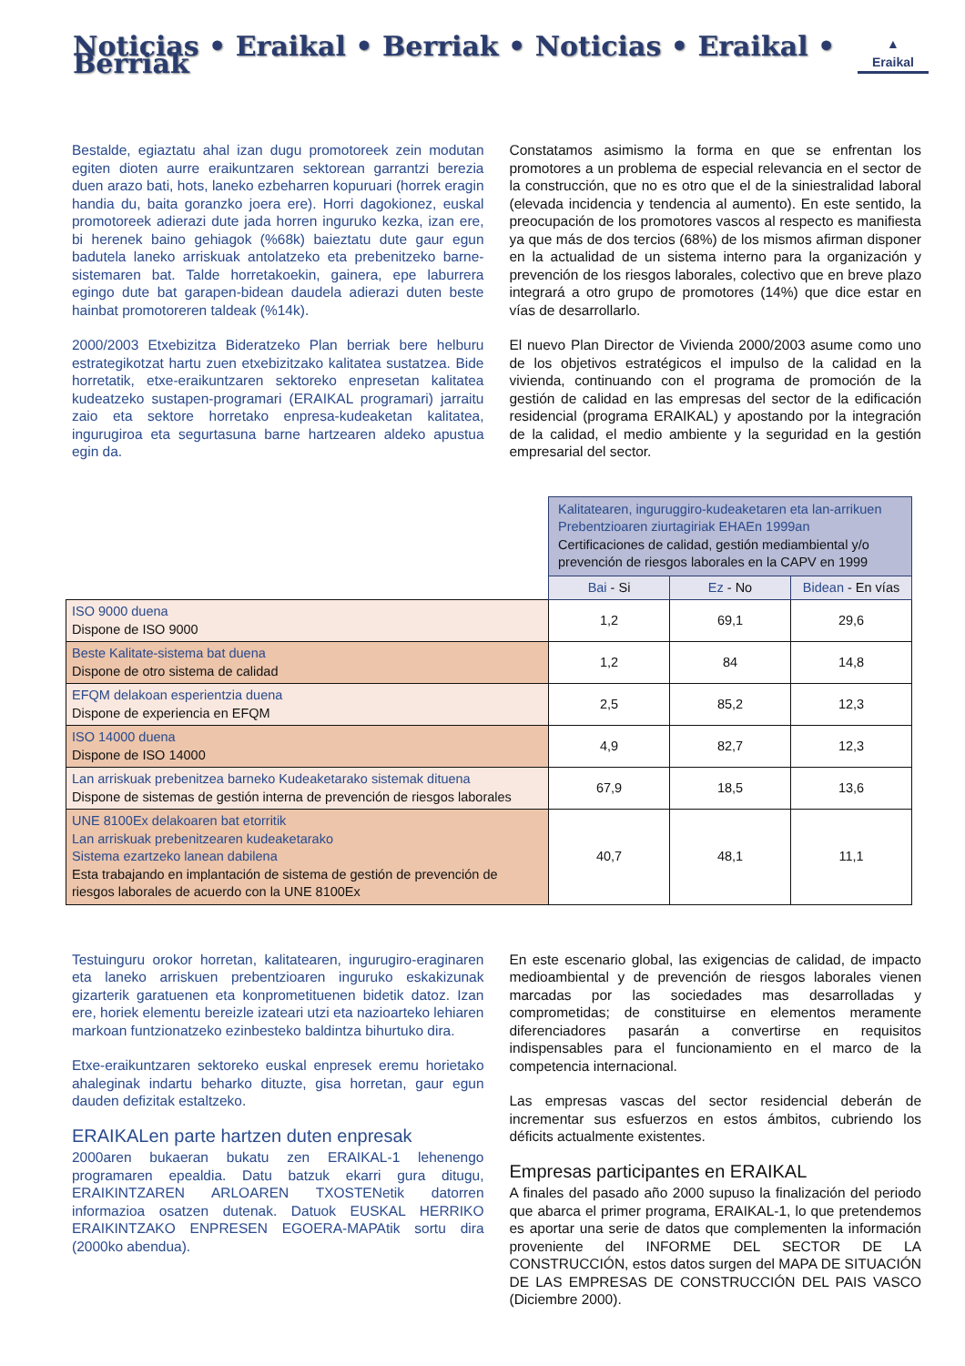Noticias • Eraikal • Berriak • Noticias • Eraikal • Berriak
▲
Eraikal
Bestalde, egiaztatu ahal izan dugu promotoreek zein modutan egiten dioten aurre eraikuntzaren sektorean garrantzi berezia duen arazo bati, hots, laneko ezbeharren kopuruari (horrek eragin handia du, baita goranzko joera ere). Horri dagokionez, euskal promotoreek adierazi dute jada horren inguruko kezka, izan ere, bi herenek baino gehiagok (%68k) baieztatu dute gaur egun badutela laneko arriskuak antolatzeko eta prebenitzeko barne-sistemaren bat. Talde horretakoekin, gainera, epe laburrera egingo dute bat garapen-bidean daudela adierazi duten beste hainbat promotoreren taldeak (%14k).
2000/2003 Etxebizitza Bideratzeko Plan berriak bere helburu estrategikotzat hartu zuen etxebizitzako kalitatea sustatzea. Bide horretatik, etxe-eraikuntzaren sektoreko enpresetan kalitatea kudeatzeko sustapen-programari (ERAIKAL programari) jarraitu zaio eta sektore horretako enpresa-kudeaketan kalitatea, ingurugiroa eta segurtasuna barne hartzearen aldeko apustua egin da.
Constatamos asimismo la forma en que se enfrentan los promotores a un problema de especial relevancia en el sector de la construcción, que no es otro que el de la siniestralidad laboral (elevada incidencia y tendencia al aumento). En este sentido, la preocupación de los promotores vascos al respecto es manifiesta ya que más de dos tercios (68%) de los mismos afirman disponer en la actualidad de un sistema interno para la organización y prevención de los riesgos laborales, colectivo que en breve plazo integrará a otro grupo de promotores (14%) que dice estar en vías de desarrollarlo.
El nuevo Plan Director de Vivienda 2000/2003 asume como uno de los objetivos estratégicos el impulso de la calidad en la vivienda, continuando con el programa de promoción de la gestión de calidad en las empresas del sector de la edificación residencial (programa ERAIKAL) y apostando por la integración de la calidad, el medio ambiente y la seguridad en la gestión empresarial del sector.
| | Kalitatearen, inguruggiro-kudeaketaren eta lan-arrikuen Prebentzioaren ziurtagiriak EHAEn 1999an Certificaciones de calidad, gestión mediambiental y/o prevención de riesgos laborales en la CAPV en 1999 | | |
| | Bai - Si | Ez - No | Bidean - En vías |
| ISO 9000 duena Dispone de ISO 9000 | 1,2 | 69,1 | 29,6 |
| Beste Kalitate-sistema bat duena Dispone de otro sistema de calidad | 1,2 | 84 | 14,8 |
| EFQM delakoan esperientzia duena Dispone de experiencia en EFQM | 2,5 | 85,2 | 12,3 |
| ISO 14000 duena Dispone de ISO 14000 | 4,9 | 82,7 | 12,3 |
| Lan arriskuak prebenitzea barneko Kudeaketarako sistemak dituena Dispone de sistemas de gestión interna de prevención de riesgos laborales | 67,9 | 18,5 | 13,6 |
| UNE 8100Ex delakoaren bat etorritik Lan arriskuak prebenitzearen kudeaketarako Sistema ezartzeko lanean dabilena Esta trabajando en implantación de sistema de gestión de prevención de riesgos laborales de acuerdo con la UNE 8100Ex | 40,7 | 48,1 | 11,1 |
Testuinguru orokor horretan, kalitatearen, ingurugiro-eraginaren eta laneko arriskuen prebentzioaren inguruko eskakizunak gizarterik garatuenen eta konprometituenen bidetik datoz. Izan ere, horiek elementu bereizle izateari utzi eta nazioarteko lehiaren markoan funtzionatzeko ezinbesteko baldintza bihurtuko dira.
Etxe-eraikuntzaren sektoreko euskal enpresek eremu horietako ahaleginak indartu beharko dituzte, gisa horretan, gaur egun dauden defizitak estaltzeko.
ERAIKALen parte hartzen duten enpresak
2000aren bukaeran bukatu zen ERAIKAL-1 lehenengo programaren epealdia. Datu batzuk ekarri gura ditugu, ERAIKINTZAREN ARLOAREN TXOSTENetik datorren informazioa osatzen dutenak. Datuok EUSKAL HERRIKO ERAIKINTZAKO ENPRESEN EGOERA-MAPAtik sortu dira (2000ko abendua).
En este escenario global, las exigencias de calidad, de impacto medioambiental y de prevención de riesgos laborales vienen marcadas por las sociedades mas desarrolladas y comprometidas; de constituirse en elementos meramente diferenciadores pasarán a convertirse en requisitos indispensables para el funcionamiento en el marco de la competencia internacional.
Las empresas vascas del sector residencial deberán de incrementar sus esfuerzos en estos ámbitos, cubriendo los déficits actualmente existentes.
Empresas participantes en ERAIKAL
A finales del pasado año 2000 supuso la finalización del periodo que abarca el primer programa, ERAIKAL-1, lo que pretendemos es aportar una serie de datos que complementen la información proveniente del INFORME DEL SECTOR DE LA CONSTRUCCIÓN, estos datos surgen del MAPA DE SITUACIÓN DE LAS EMPRESAS DE CONSTRUCCIÓN DEL PAIS VASCO (Diciembre 2000).